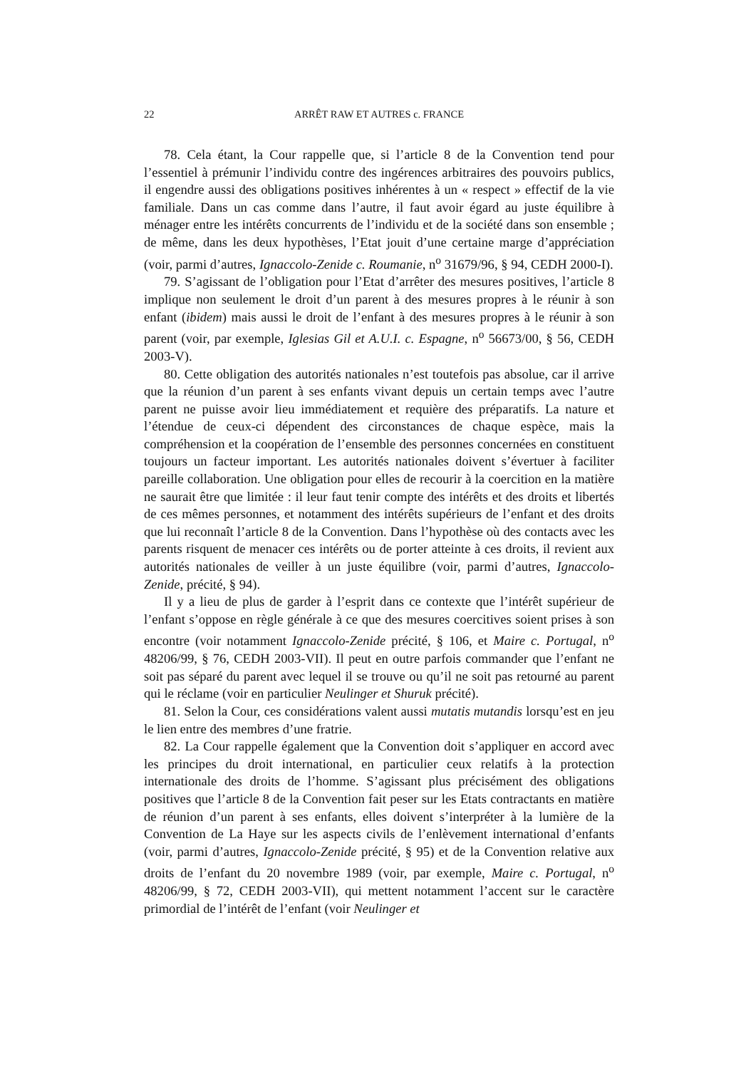22 ARRÊT RAW ET AUTRES c. FRANCE
78. Cela étant, la Cour rappelle que, si l’article 8 de la Convention tend pour l’essentiel à prémunir l’individu contre des ingérences arbitraires des pouvoirs publics, il engendre aussi des obligations positives inhérentes à un « respect » effectif de la vie familiale. Dans un cas comme dans l’autre, il faut avoir égard au juste équilibre à ménager entre les intérêts concurrents de l’individu et de la société dans son ensemble ; de même, dans les deux hypothèses, l’Etat jouit d’une certaine marge d’appréciation (voir, parmi d’autres, Ignaccolo-Zenide c. Roumanie, n<sup>o</sup> 31679/96, § 94, CEDH 2000-I).
79. S’agissant de l’obligation pour l’Etat d’arrêter des mesures positives, l’article 8 implique non seulement le droit d’un parent à des mesures propres à le réunir à son enfant (ibidem) mais aussi le droit de l’enfant à des mesures propres à le réunir à son parent (voir, par exemple, Iglesias Gil et A.U.I. c. Espagne, n<sup>o</sup> 56673/00, § 56, CEDH 2003-V).
80. Cette obligation des autorités nationales n’est toutefois pas absolue, car il arrive que la réunion d’un parent à ses enfants vivant depuis un certain temps avec l’autre parent ne puisse avoir lieu immédiatement et requière des préparatifs. La nature et l’étendue de ceux-ci dépendent des circonstances de chaque espèce, mais la compréhension et la coopération de l’ensemble des personnes concernées en constituent toujours un facteur important. Les autorités nationales doivent s’évertuer à faciliter pareille collaboration. Une obligation pour elles de recourir à la coercition en la matière ne saurait être que limitée : il leur faut tenir compte des intérêts et des droits et libertés de ces mêmes personnes, et notamment des intérêts supérieurs de l’enfant et des droits que lui reconnaît l’article 8 de la Convention. Dans l’hypothèse où des contacts avec les parents risquent de menacer ces intérêts ou de porter atteinte à ces droits, il revient aux autorités nationales de veiller à un juste équilibre (voir, parmi d’autres, Ignaccolo-Zenide, précité, § 94).
Il y a lieu de plus de garder à l’esprit dans ce contexte que l’intérêt supérieur de l’enfant s’oppose en règle générale à ce que des mesures coercitives soient prises à son encontre (voir notamment Ignaccolo-Zenide précité, § 106, et Maire c. Portugal, n<sup>o</sup> 48206/99, § 76, CEDH 2003-VII). Il peut en outre parfois commander que l’enfant ne soit pas séparé du parent avec lequel il se trouve ou qu’il ne soit pas retourné au parent qui le réclame (voir en particulier Neulinger et Shuruk précité).
81. Selon la Cour, ces considérations valent aussi mutatis mutandis lorsqu’est en jeu le lien entre des membres d’une fratrie.
82. La Cour rappelle également que la Convention doit s’appliquer en accord avec les principes du droit international, en particulier ceux relatifs à la protection internationale des droits de l’homme. S’agissant plus précisément des obligations positives que l’article 8 de la Convention fait peser sur les Etats contractants en matière de réunion d’un parent à ses enfants, elles doivent s’interpréter à la lumière de la Convention de La Haye sur les aspects civils de l’enlèvement international d’enfants (voir, parmi d’autres, Ignaccolo-Zenide précité, § 95) et de la Convention relative aux droits de l’enfant du 20 novembre 1989 (voir, par exemple, Maire c. Portugal, n<sup>o</sup> 48206/99, § 72, CEDH 2003-VII), qui mettent notamment l’accent sur le caractère primordial de l’intérêt de l’enfant (voir Neulinger et